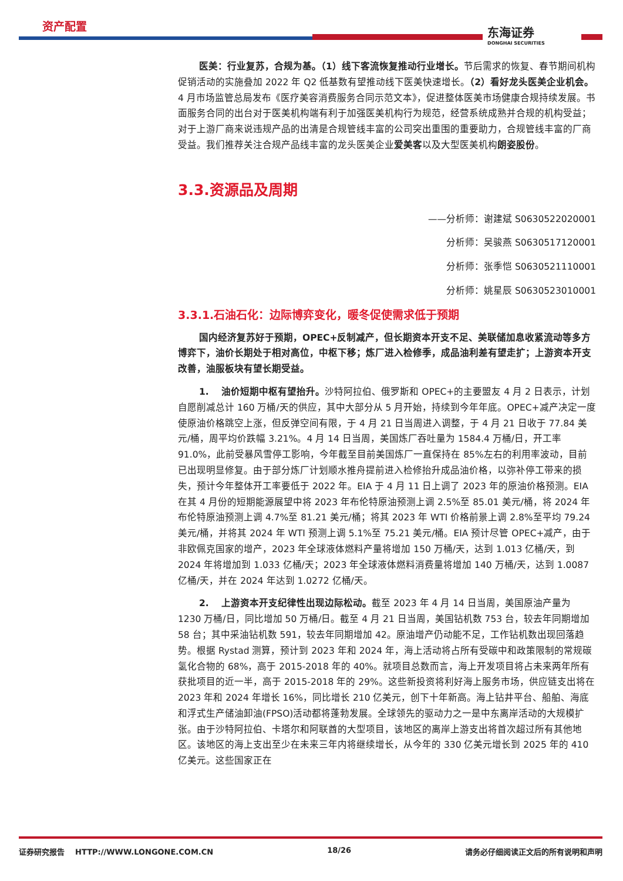资产配置 东海证券
DONGHAI SECURITIES
医美：行业复苏，合规为基。（1）线下客流恢复推动行业增长。节后需求的恢复、春节期间机构促销活动的实施叠加 2022 年 Q2 低基数有望推动线下医美快速增长。（2）看好龙头医美企业机会。4 月市场监管总局发布《医疗美容消费服务合同示范文本》，促进整体医美市场健康合规持续发展。书面服务合同的出台对于医美机构端有利于加强医美机构行为规范，经营系统成熟并合规的机构受益；对于上游厂商来说违规产品的出清是合规管线丰富的公司突出重围的重要助力，合规管线丰富的厂商受益。我们推荐关注合规产品线丰富的龙头医美企业爱美客以及大型医美机构朗姿股份。
3.3.资源品及周期
——分析师：谢建斌 S0630522020001
分析师：吴骏燕 S0630517120001
分析师：张季恺 S0630521110001
分析师：姚星辰 S0630523010001
3.3.1.石油石化：边际博弈变化，暖冬促使需求低于预期
国内经济复苏好于预期，OPEC+反制减产，但长期资本开支不足、美联储加息收紧流动等多方博弈下，油价长期处于相对高位，中枢下移；炼厂进入检修季，成品油利差有望走扩；上游资本开支改善，油服板块有望长期受益。
1. 油价短期中枢有望抬升。沙特阿拉伯、俄罗斯和 OPEC+的主要盟友 4 月 2 日表示，计划自愿削减总计 160 万桶/天的供应，其中大部分从 5 月开始，持续到今年年底。OPEC+减产决定一度使原油价格跳空上涨，但反弹空间有限，于 4 月 21 日当周进入调整，于 4 月 21 日收于 77.84 美元/桶，周平均价跌幅 3.21%。4 月 14 日当周，美国炼厂吞吐量为 1584.4 万桶/日，开工率 91.0%，此前受暴风雪停工影响，今年截至目前美国炼厂一直保持在 85%左右的利用率波动，目前已出现明显修复。由于部分炼厂计划顺水推舟提前进入检修抬升成品油价格，以弥补停工带来的损失，预计今年整体开工率要低于 2022 年。EIA 于 4 月 11 日上调了 2023 年的原油价格预测。EIA 在其 4 月份的短期能源展望中将 2023 年布伦特原油预测上调 2.5%至 85.01 美元/桶，将 2024 年布伦特原油预测上调 4.7%至 81.21 美元/桶；将其 2023 年 WTI 价格前景上调 2.8%至平均 79.24 美元/桶，并将其 2024 年 WTI 预测上调 5.1%至 75.21 美元/桶。EIA 预计尽管 OPEC+减产，由于非欧佩克国家的增产，2023 年全球液体燃料产量将增加 150 万桶/天，达到 1.013 亿桶/天，到 2024 年将增加到 1.033 亿桶/天；2023 年全球液体燃料消费量将增加 140 万桶/天，达到 1.0087 亿桶/天，并在 2024 年达到 1.0272 亿桶/天。
2. 上游资本开支纪律性出现边际松动。截至 2023 年 4 月 14 日当周，美国原油产量为 1230 万桶/日，同比增加 50 万桶/日。截至 4 月 21 日当周，美国钻机数 753 台，较去年同期增加 58 台；其中采油钻机数 591，较去年同期增加 42。原油增产仍动能不足，工作钻机数出现回落趋势。根据 Rystad 测算，预计到 2023 年和 2024 年，海上活动将占所有受碳中和政策限制的常规碳氢化合物的 68%，高于 2015-2018 年的 40%。就项目总数而言，海上开发项目将占未来两年所有获批项目的近一半，高于 2015-2018 年的 29%。这些新投资将利好海上服务市场，供应链支出将在 2023 年和 2024 年增长 16%，同比增长 210 亿美元，创下十年新高。海上钻井平台、船舶、海底和浮式生产储油卸油(FPSO)活动都将蓬勃发展。全球领先的驱动力之一是中东离岸活动的大规模扩张。由于沙特阿拉伯、卡塔尔和阿联酋的大型项目，该地区的离岸上游支出将首次超过所有其他地区。该地区的海上支出至少在未来三年内将继续增长，从今年的 330 亿美元增长到 2025 年的 410 亿美元。这些国家正在
证券研究报告 HTTP://WWW.LONGONE.COM.CN 18/26 请务必仔细阅读正文后的所有说明和声明